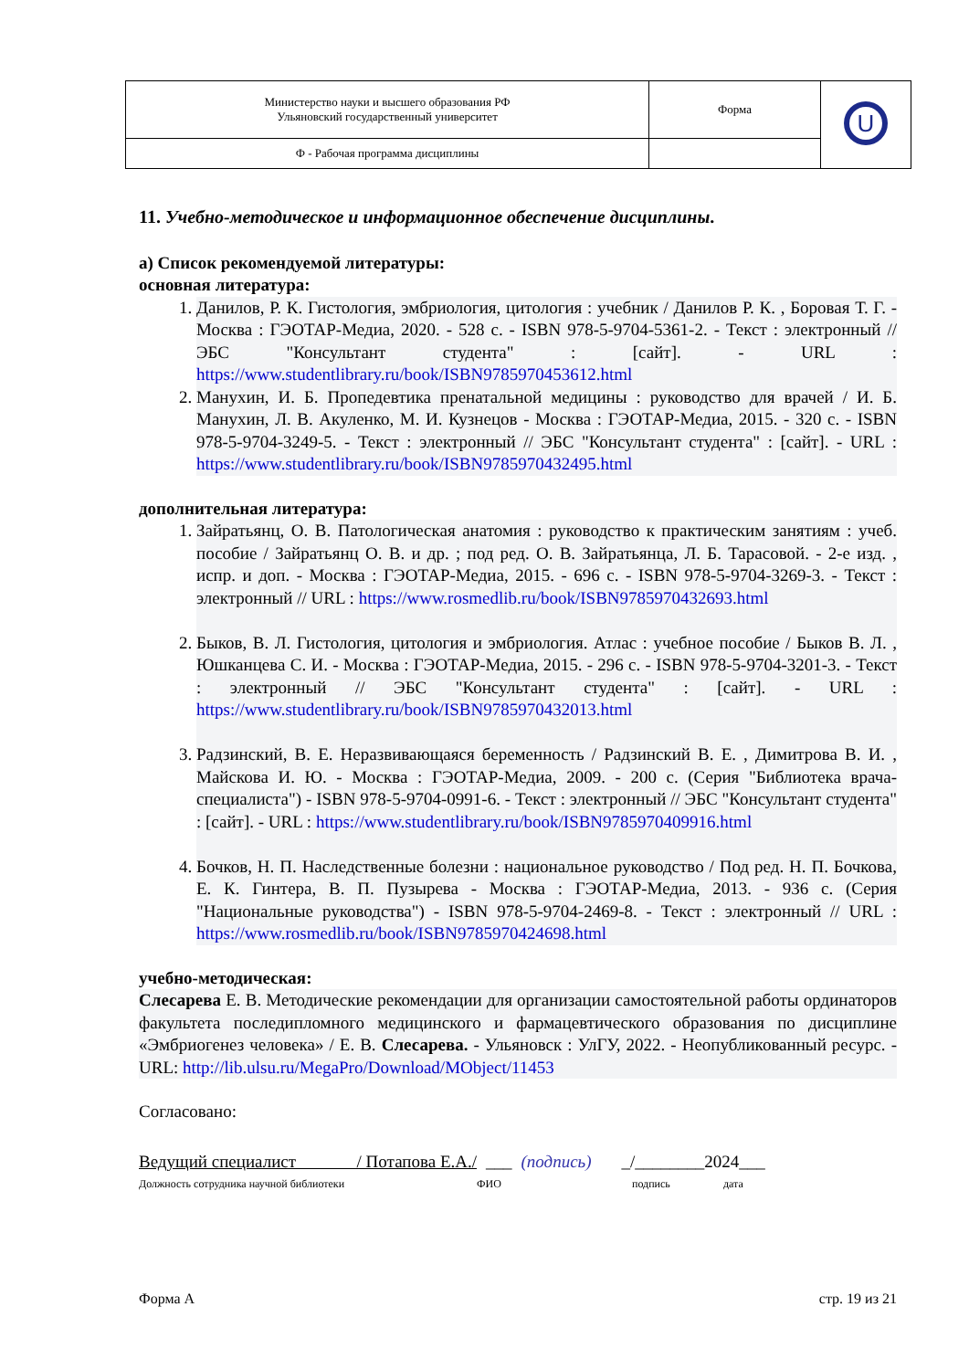| Министерство науки и высшего образования РФ Ульяновский государственный университет | Форма | U |
| Ф - Рабочая программа дисциплины | | |
11. Учебно-методическое и информационное обеспечение дисциплины.
а) Список рекомендуемой литературы:
основная литература:
1. Данилов, Р. К. Гистология, эмбриология, цитология : учебник / Данилов Р. К. , Боровая Т. Г. - Москва : ГЭОТАР-Медиа, 2020. - 528 с. - ISBN 978-5-9704-5361-2. - Текст : электронный // ЭБС "Консультант студента" : [сайт]. - URL : https://www.studentlibrary.ru/book/ISBN9785970453612.html
2. Манухин, И. Б. Пропедевтика пренатальной медицины : руководство для врачей / И. Б. Манухин, Л. В. Акуленко, М. И. Кузнецов - Москва : ГЭОТАР-Медиа, 2015. - 320 с. - ISBN 978-5-9704-3249-5. - Текст : электронный // ЭБС "Консультант студента" : [сайт]. - URL : https://www.studentlibrary.ru/book/ISBN9785970432495.html
дополнительная литература:
1. Зайратьянц, О. В. Патологическая анатомия : руководство к практическим занятиям : учеб. пособие / Зайратьянц О. В. и др. ; под ред. О. В. Зайратьянца, Л. Б. Тарасовой. - 2-е изд. , испр. и доп. - Москва : ГЭОТАР-Медиа, 2015. - 696 с. - ISBN 978-5-9704-3269-3. - Текст : электронный // URL : https://www.rosmedlib.ru/book/ISBN9785970432693.html
2. Быков, В. Л. Гистология, цитология и эмбриология. Атлас : учебное пособие / Быков В. Л. , Юшканцева С. И. - Москва : ГЭОТАР-Медиа, 2015. - 296 с. - ISBN 978-5-9704-3201-3. - Текст : электронный // ЭБС "Консультант студента" : [сайт]. - URL : https://www.studentlibrary.ru/book/ISBN9785970432013.html
3. Радзинский, В. Е. Неразвивающаяся беременность / Радзинский В. Е. , Димитрова В. И. , Майскова И. Ю. - Москва : ГЭОТАР-Медиа, 2009. - 200 с. (Серия "Библиотека врача-специалиста") - ISBN 978-5-9704-0991-6. - Текст : электронный // ЭБС "Консультант студента" : [сайт]. - URL : https://www.studentlibrary.ru/book/ISBN9785970409916.html
4. Бочков, Н. П. Наследственные болезни : национальное руководство / Под ред. Н. П. Бочкова, Е. К. Гинтера, В. П. Пузырева - Москва : ГЭОТАР-Медиа, 2013. - 936 с. (Серия "Национальные руководства") - ISBN 978-5-9704-2469-8. - Текст : электронный // URL : https://www.rosmedlib.ru/book/ISBN9785970424698.html
учебно-методическая:
Слесарева Е. В. Методические рекомендации для организации самостоятельной работы ординаторов факультета последипломного медицинского и фармацевтического образования по дисциплине «Эмбриогенез человека» / Е. В. Слесарева. - Ульяновск : УлГУ, 2022. - Неопубликованный ресурс. - URL: http://lib.ulsu.ru/MegaPro/Download/MObject/11453
Согласовано:
Ведущий специалист / Потапова Е.А./ ___ (подпись) _/________2024___
Должность сотрудника научной библиотеки ФИО подпись дата
Форма А стр. 19 из 21